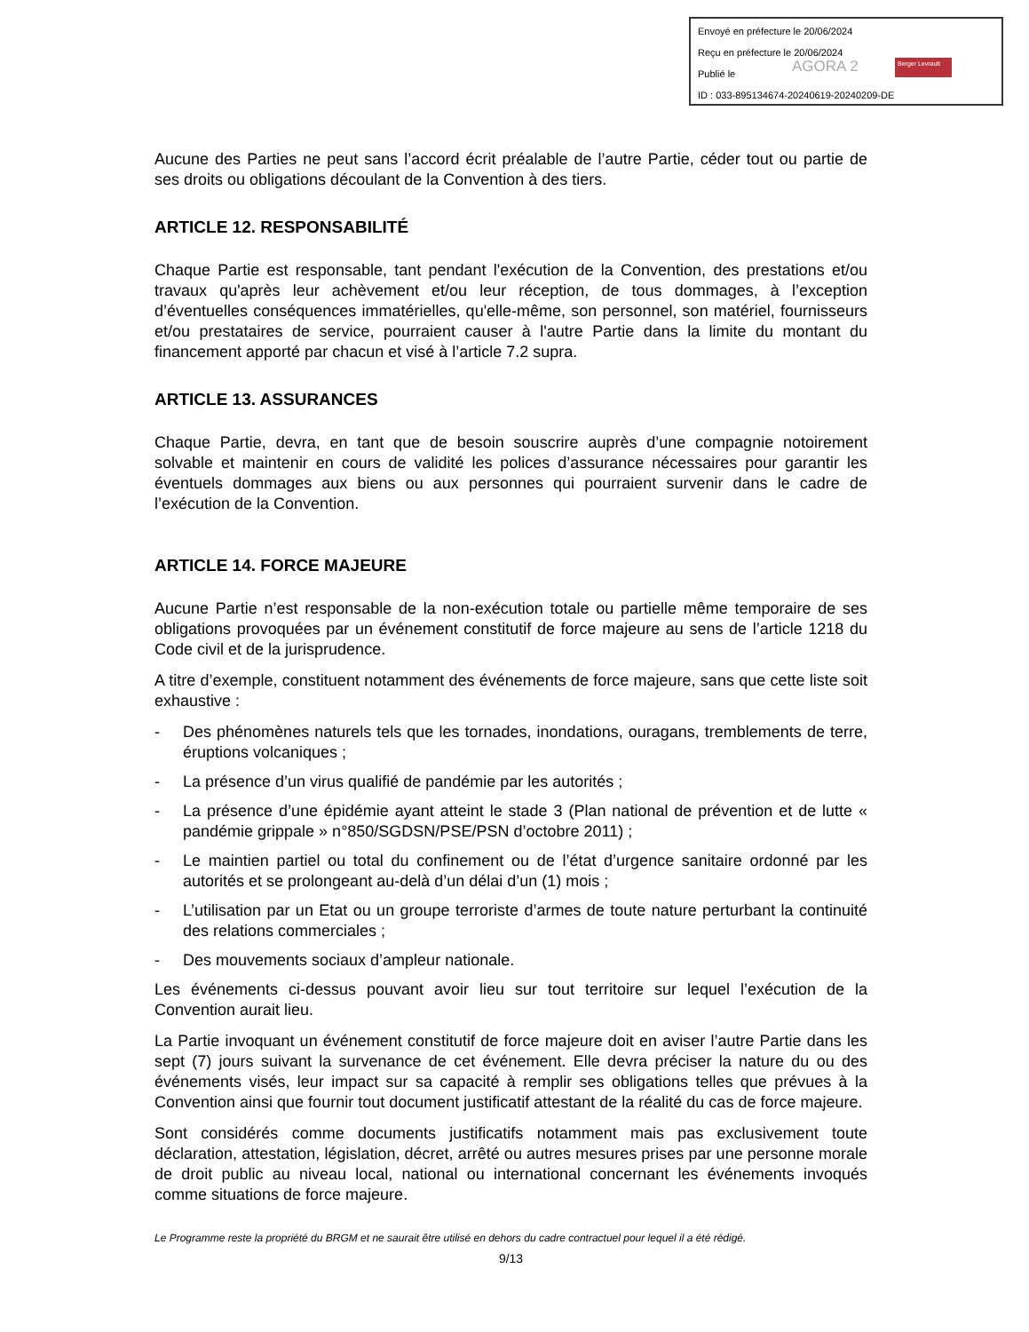Envoyé en préfecture le 20/06/2024
Reçu en préfecture le 20/06/2024
Publié le
ID : 033-895134674-20240619-20240209-DE
AGORA 2 Berger Levrault
Aucune des Parties ne peut sans l’accord écrit préalable de l’autre Partie, céder tout ou partie de ses droits ou obligations découlant de la Convention à des tiers.
ARTICLE 12. RESPONSABILITÉ
Chaque Partie est responsable, tant pendant l'exécution de la Convention, des prestations et/ou travaux qu'après leur achèvement et/ou leur réception, de tous dommages, à l’exception d’éventuelles conséquences immatérielles, qu'elle-même, son personnel, son matériel, fournisseurs et/ou prestataires de service, pourraient causer à l'autre Partie dans la limite du montant du financement apporté par chacun et visé à l’article 7.2 supra.
ARTICLE 13. ASSURANCES
Chaque Partie, devra, en tant que de besoin souscrire auprès d’une compagnie notoirement solvable et maintenir en cours de validité les polices d’assurance nécessaires pour garantir les éventuels dommages aux biens ou aux personnes qui pourraient survenir dans le cadre de l’exécution de la Convention.
ARTICLE 14. FORCE MAJEURE
Aucune Partie n’est responsable de la non-exécution totale ou partielle même temporaire de ses obligations provoquées par un événement constitutif de force majeure au sens de l’article 1218 du Code civil et de la jurisprudence.
A titre d’exemple, constituent notamment des événements de force majeure, sans que cette liste soit exhaustive :
- Des phénomènes naturels tels que les tornades, inondations, ouragans, tremblements de terre, éruptions volcaniques ;
- La présence d’un virus qualifié de pandémie par les autorités ;
- La présence d’une épidémie ayant atteint le stade 3 (Plan national de prévention et de lutte « pandémie grippale » n°850/SGDSN/PSE/PSN d’octobre 2011) ;
- Le maintien partiel ou total du confinement ou de l’état d’urgence sanitaire ordonné par les autorités et se prolongeant au-delà d’un délai d’un (1) mois ;
- L’utilisation par un Etat ou un groupe terroriste d’armes de toute nature perturbant la continuité des relations commerciales ;
- Des mouvements sociaux d’ampleur nationale.
Les événements ci-dessus pouvant avoir lieu sur tout territoire sur lequel l’exécution de la Convention aurait lieu.
La Partie invoquant un événement constitutif de force majeure doit en aviser l’autre Partie dans les sept (7) jours suivant la survenance de cet événement. Elle devra préciser la nature du ou des événements visés, leur impact sur sa capacité à remplir ses obligations telles que prévues à la Convention ainsi que fournir tout document justificatif attestant de la réalité du cas de force majeure.
Sont considérés comme documents justificatifs notamment mais pas exclusivement toute déclaration, attestation, législation, décret, arrêté ou autres mesures prises par une personne morale de droit public au niveau local, national ou international concernant les événements invoqués comme situations de force majeure.
Le Programme reste la propriété du BRGM et ne saurait être utilisé en dehors du cadre contractuel pour lequel il a été rédigé.
9/13